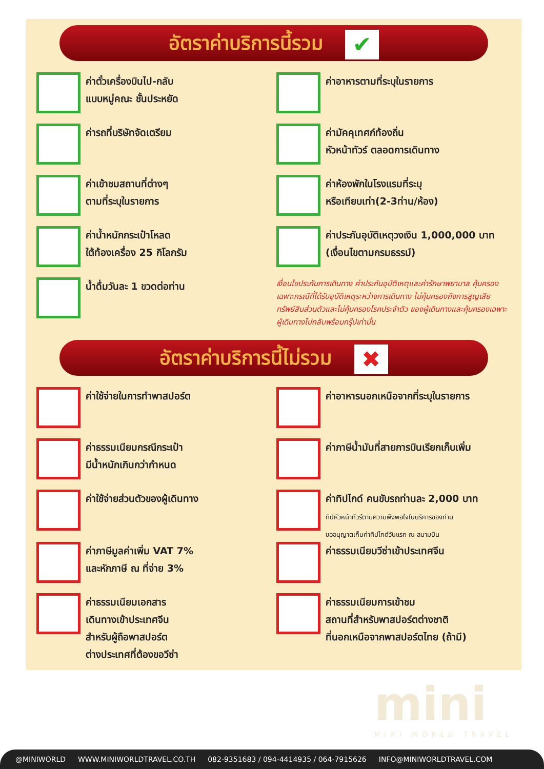อัตราค่าบริการนี้รวม ✔
ค่าตั๋วเครื่องบินไป-กลับ
แบบหมู่คณะ ชั้นประหยัด
ค่าอาหารตามที่ระบุในรายการ
ค่ารถที่บริษัทจัดเตรียม
ค่ามัคคุเทศก์ท้องถิ่น
หัวหน้าทัวร์ ตลอดการเดินทาง
ค่าเข้าชมสถานที่ต่างๆ
ตามที่ระบุในรายการ
ค่าห้องพักในโรงแรมที่ระบุ
หรือเทียบเท่า(2-3ท่าน/ห้อง)
ค่าน้ำหนักกระเป๋าโหลด
ใต้ท้องเครื่อง 25 กิโลกรัม
ค่าประกันอุบัติเหตุวงเงิน 1,000,000 บาท
(เงื่อนไขตามกรมธรรม์)
น้ำดื่มวันละ 1 ขวดต่อท่าน
เงื่อนไขประกันการเดินทาง ค่าประกันอุบัติเหตุและค่ารักษาพยาบาล คุ้มครองเฉพาะกรณีที่ได้รับอุบัติเหตุระหว่างการเดินทาง ไม่คุ้มครองถึงการสูญเสียทรัพย์สินส่วนตัวและไม่คุ้มครองโรคประจำตัว ของผู้เดินทางและคุ้มครองเฉพาะผู้เดินทางไปกลับพร้อมกรุ๊ปเท่านั้น
อัตราค่าบริการนี้ไม่รวม ✖
ค่าใช้จ่ายในการทำพาสปอร์ต
ค่าอาหารนอกเหนือจากที่ระบุในรายการ
ค่าธรรมเนียมกรณีกระเป๋า
มีน้ำหนักเกินกว่ากำหนด
ค่าภาษีน้ำมันที่สายการบินเรียกเก็บเพิ่ม
ค่าใช้จ่ายส่วนตัวของผู้เดินทาง
ค่าทิปไกด์ คนขับรถท่านละ 2,000 บาท
ทิปหัวหน้าทัวร์ตามความพึงพอใจในบริการของท่าน
ขออนุญาตเก็บค่าทิปไกด์วันแรก ณ สนามบิน
ค่าภาษีมูลค่าเพิ่ม VAT 7%
และหักภาษี ณ ที่จ่าย 3%
ค่าธรรมเนียมวีซ่าเข้าประเทศจีน
ค่าธรรมเนียมเอกสาร
เดินทางเข้าประเทศจีน
สำหรับผู้ถือพาสปอร์ต
ต่างประเทศที่ต้องขอวีซ่า
ค่าธรรมเนียมการเข้าชม
สถานที่สำหรับพาสปอร์ตต่างชาติ
ที่นอกเหนือจากพาสปอร์ตไทย (ถ้ามี)
mini
MINI WORLD TRAVEL
@MINIWORLD WWW.MINIWORLDTRAVEL.CO.TH 082-9351683 / 094-4414935 / 064-7915626 INFO@MINIWORLDTRAVEL.COM